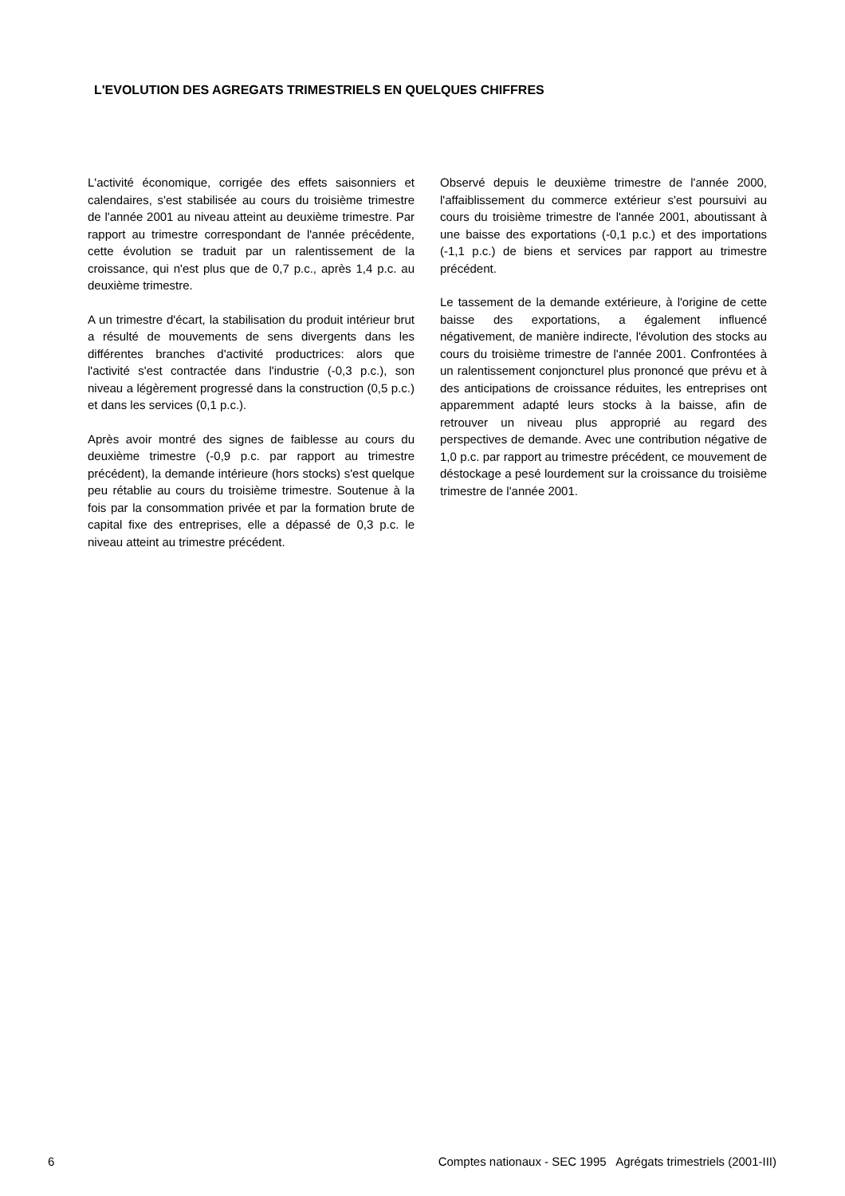L'EVOLUTION DES AGREGATS TRIMESTRIELS EN QUELQUES CHIFFRES
L'activité économique, corrigée des effets saisonniers et calendaires, s'est stabilisée au cours du troisième trimestre de l'année 2001 au niveau atteint au deuxième trimestre. Par rapport au trimestre correspondant de l'année précédente, cette évolution se traduit par un ralentissement de la croissance, qui n'est plus que de 0,7 p.c., après 1,4 p.c. au deuxième trimestre.
A un trimestre d'écart, la stabilisation du produit intérieur brut a résulté de mouvements de sens divergents dans les différentes branches d'activité productrices: alors que l'activité s'est contractée dans l'industrie (-0,3 p.c.), son niveau a légèrement progressé dans la construction (0,5 p.c.) et dans les services (0,1 p.c.).
Après avoir montré des signes de faiblesse au cours du deuxième trimestre (-0,9 p.c. par rapport au trimestre précédent), la demande intérieure (hors stocks) s'est quelque peu rétablie au cours du troisième trimestre. Soutenue à la fois par la consommation privée et par la formation brute de capital fixe des entreprises, elle a dépassé de 0,3 p.c. le niveau atteint au trimestre précédent.
Observé depuis le deuxième trimestre de l'année 2000, l'affaiblissement du commerce extérieur s'est poursuivi au cours du troisième trimestre de l'année 2001, aboutissant à une baisse des exportations (-0,1 p.c.) et des importations (-1,1 p.c.) de biens et services par rapport au trimestre précédent.
Le tassement de la demande extérieure, à l'origine de cette baisse des exportations, a également influencé négativement, de manière indirecte, l'évolution des stocks au cours du troisième trimestre de l'année 2001. Confrontées à un ralentissement conjoncturel plus prononcé que prévu et à des anticipations de croissance réduites, les entreprises ont apparemment adapté leurs stocks à la baisse, afin de retrouver un niveau plus approprié au regard des perspectives de demande. Avec une contribution négative de 1,0 p.c. par rapport au trimestre précédent, ce mouvement de déstockage a pesé lourdement sur la croissance du troisième trimestre de l'année 2001.
6 Comptes nationaux - SEC 1995 Agrégats trimestriels (2001-III)